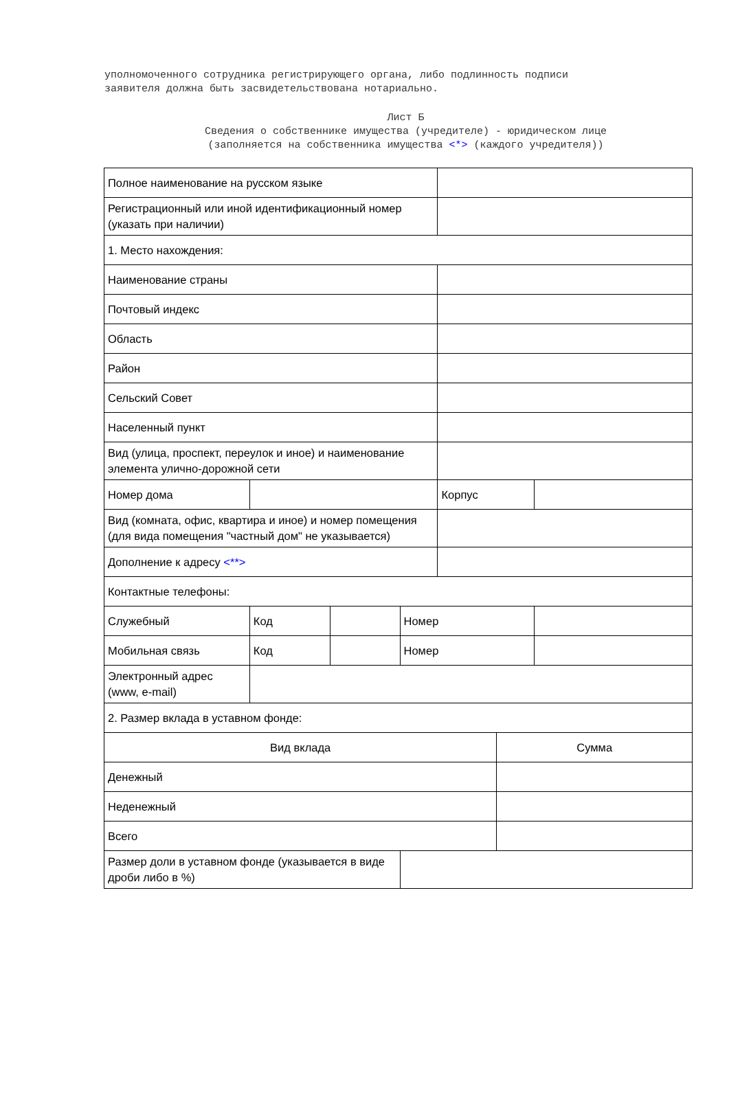уполномоченного сотрудника регистрирующего органа, либо подлинность подписи
заявителя должна быть засвидетельствована нотариально.
Лист Б
Сведения о собственнике имущества (учредителе) - юридическом лице
(заполняется на собственника имущества <*> (каждого учредителя))
| Полное наименование на русском языке | | | | | | |
| Регистрационный или иной идентификационный номер (указать при наличии) | | | | | | |
| 1. Место нахождения: | | | | | | |
| Наименование страны | | | | | | |
| Почтовый индекс | | | | | | |
| Область | | | | | | |
| Район | | | | | | |
| Сельский Совет | | | | | | |
| Населенный пункт | | | | | | |
| Вид (улица, проспект, переулок и иное) и наименование элемента улично-дорожной сети | | | | | | |
| Номер дома | | | | Корпус | | |
| Вид (комната, офис, квартира и иное) и номер помещения (для вида помещения "частный дом" не указывается) | | | | | | |
| Дополнение к адресу <**> | | | | | | |
| Контактные телефоны: | | | | | | |
| Служебный | Код | | Номер | | | |
| Мобильная связь | Код | | Номер | | | |
| Электронный адрес (www, e-mail) | | | | | | |
| 2. Размер вклада в уставном фонде: | | | | | | |
| Вид вклада | | | | | Сумма | |
| Денежный | | | | | | |
| Неденежный | | | | | | |
| Всего | | | | | | |
| Размер доли в уставном фонде (указывается в виде дроби либо в %) | | | | | | |